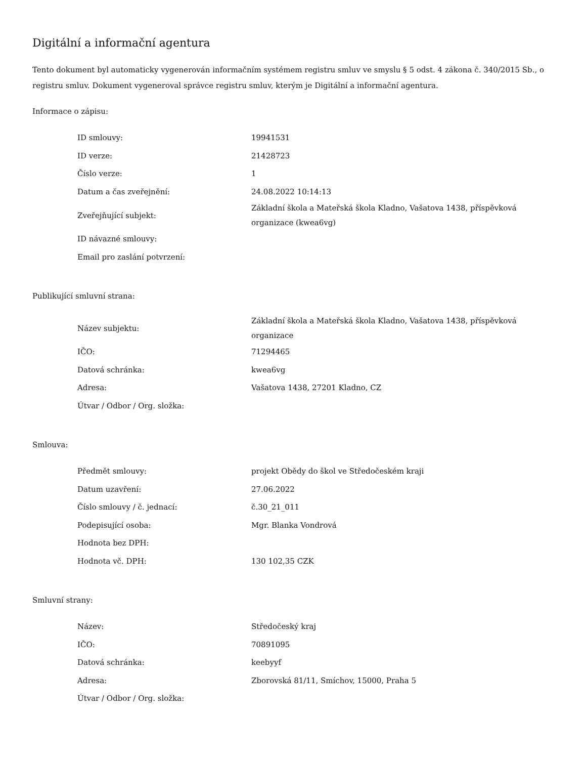Digitální a informační agentura
Tento dokument byl automaticky vygenerován informačním systémem registru smluv ve smyslu § 5 odst. 4 zákona č. 340/2015 Sb., o registru smluv. Dokument vygeneroval správce registru smluv, kterým je Digitální a informační agentura.
Informace o zápisu:
| ID smlouvy: | 19941531 |
| ID verze: | 21428723 |
| Číslo verze: | 1 |
| Datum a čas zveřejnění: | 24.08.2022 10:14:13 |
| Zveřejňující subjekt: | Základní škola a Mateřská škola Kladno, Vašatova 1438, příspěvková organizace (kwea6vg) |
| ID návazné smlouvy: | |
| Email pro zaslání potvrzení: | |
Publikující smluvní strana:
| Název subjektu: | Základní škola a Mateřská škola Kladno, Vašatova 1438, příspěvková organizace |
| IČO: | 71294465 |
| Datová schránka: | kwea6vg |
| Adresa: | Vašatova 1438, 27201 Kladno, CZ |
| Útvar / Odbor / Org. složka: | |
Smlouva:
| Předmět smlouvy: | projekt Obědy do škol ve Středočeském kraji |
| Datum uzavření: | 27.06.2022 |
| Číslo smlouvy / č. jednací: | č.30_21_011 |
| Podepisující osoba: | Mgr. Blanka Vondrová |
| Hodnota bez DPH: | |
| Hodnota vč. DPH: | 130 102,35 CZK |
Smluvní strany:
| Název: | Středočeský kraj |
| IČO: | 70891095 |
| Datová schránka: | keebyyf |
| Adresa: | Zborovská 81/11, Smíchov, 15000, Praha 5 |
| Útvar / Odbor / Org. složka: | |